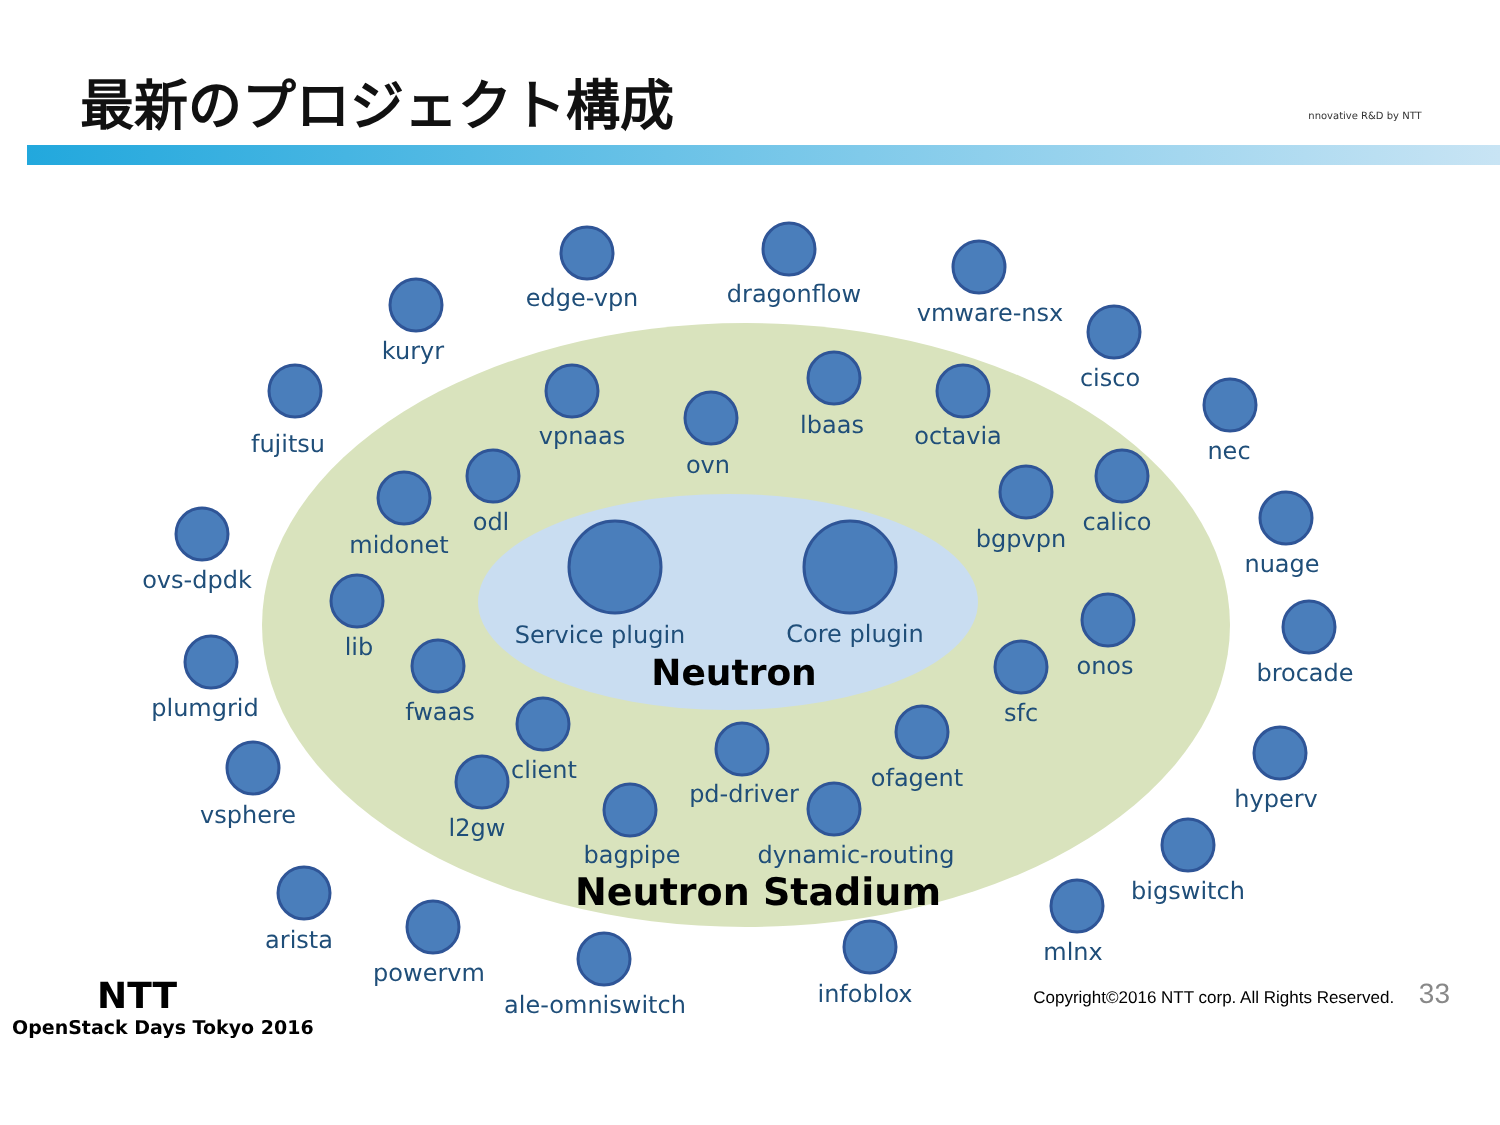最新のプロジェクト構成
nnovative R&D by NTT
edge-vpn
dragonflow
vmware-nsx
kuryr
cisco
fujitsu
nec
vpnaas
ovn
lbaas
octavia
odl
midonet
bgpvpn
calico
ovs-dpdk
nuage
Service plugin
Core plugin
Neutron
lib
onos
plumgrid
brocade
fwaas
sfc
client
pd-driver
ofagent
vsphere
hyperv
l2gw
bagpipe
dynamic-routing
Neutron Stadium
bigswitch
arista
mlnx
powervm
infoblox
ale-omniswitch
NTT
OpenStack Days Tokyo 2016
Copyright©2016 NTT corp. All Rights Reserved. 33